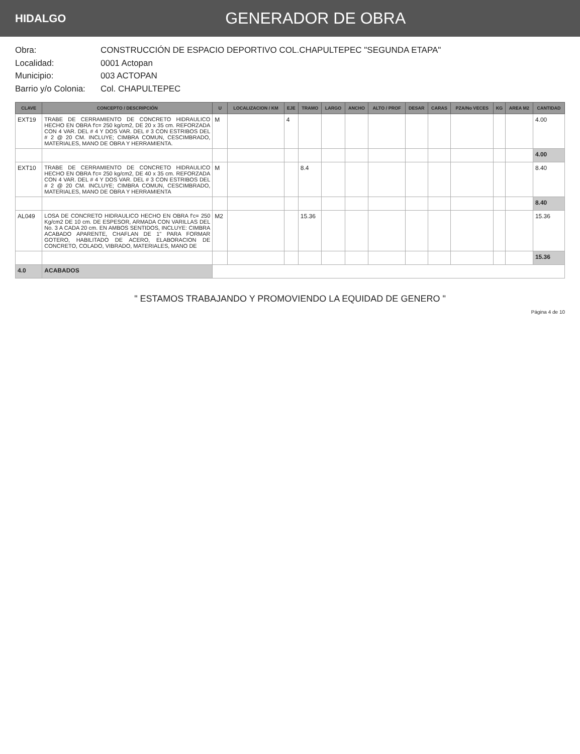HIDALGO
GENERADOR DE OBRA
Obra: CONSTRUCCIÓN DE ESPACIO DEPORTIVO COL.CHAPULTEPEC "SEGUNDA ETAPA"
Localidad: 0001 Actopan
Municipio: 003 ACTOPAN
Barrio y/o Colonia: Col. CHAPULTEPEC
| CLAVE | CONCEPTO / DESCRIPCIÓN | U | LOCALIZACION / KM | EJE | TRAMO | LARGO | ANCHO | ALTO / PROF | DESAR | CARAS | PZA/No VECES | KG | AREA M2 | CANTIDAD |
| --- | --- | --- | --- | --- | --- | --- | --- | --- | --- | --- | --- | --- | --- | --- |
| EXT19 | TRABE DE CERRAMIENTO DE CONCRETO HIDRAULICO HECHO EN OBRA f'c= 250 kg/cm2, DE 20 x 35 cm. REFORZADA CON 4 VAR. DEL # 4 Y DOS VAR. DEL # 3 CON ESTRIBOS DEL # 2 @ 20 CM. INCLUYE; CIMBRA COMUN, CESCIMBRADO, MATERIALES, MANO DE OBRA Y HERRAMIENTA. | M | | 4 | | | | | | | | | | 4.00 |
| | | | | | | | | | | | | | | 4.00 |
| EXT10 | TRABE DE CERRAMIENTO DE CONCRETO HIDRAULICO HECHO EN OBRA f'c= 250 kg/cm2, DE 40 x 35 cm. REFORZADA CON 4 VAR. DEL # 4 Y DOS VAR. DEL # 3 CON ESTRIBOS DEL # 2 @ 20 CM. INCLUYE; CIMBRA COMUN, CESCIMBRADO, MATERIALES, MANO DE OBRA Y HERRAMIENTA | M | | | 8.4 | | | | | | | | | 8.40 |
| | | | | | | | | | | | | | | 8.40 |
| AL049 | LOSA DE CONCRETO HIDRAULICO HECHO EN OBRA f'c= 250 Kg/cm2 DE 10 cm. DE ESPESOR, ARMADA CON VARILLAS DEL No. 3 A CADA 20 cm. EN AMBOS SENTIDOS, INCLUYE: CIMBRA ACABADO APARENTE, CHAFLAN DE 1" PARA FORMAR GOTERO, HABILITADO DE ACERO, ELABORACION DE CONCRETO, COLADO, VIBRADO, MATERIALES, MANO DE | M2 | | | 15.36 | | | | | | | | | 15.36 |
| | | | | | | | | | | | | | | 15.36 |
| 4.0 | ACABADOS | | | | | | | | | | | | | |
" ESTAMOS TRABAJANDO Y PROMOVIENDO LA EQUIDAD DE GENERO "
Página 4 de 10